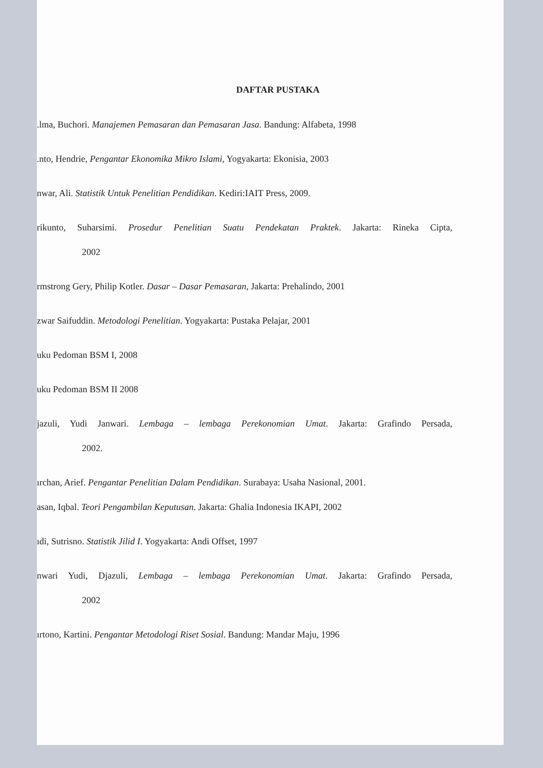DAFTAR PUSTAKA
.lma, Buchori. Manajemen Pemasaran dan Pemasaran Jasa. Bandung: Alfabeta, 1998
.nto, Hendrie, Pengantar Ekonomika Mikro Islami, Yogyakarta: Ekonisia, 2003
nwar, Ali. Statistik Untuk Penelitian Pendidikan. Kediri:IAIT Press, 2009.
rikunto, Suharsimi. Prosedur Penelitian Suatu Pendekatan Praktek. Jakarta: Rineka Cipta,
2002
rmstrong Gery, Philip Kotler. Dasar – Dasar Pemasaran, Jakarta: Prehalindo, 2001
zwar Saifuddin. Metodologi Penelitian. Yogyakarta: Pustaka Pelajar, 2001
uku Pedoman BSM I, 2008
uku Pedoman BSM II 2008
jazuli, Yudi Janwari. Lembaga – lembaga Perekonomian Umat. Jakarta: Grafindo Persada,
2002.
ırchan, Arief. Pengantar Penelitian Dalam Pendidikan. Surabaya: Usaha Nasional, 2001.
asan, Iqbal. Teori Pengambilan Keputusan. Jakarta: Ghalia Indonesia IKAPI, 2002
ıdi, Sutrisno. Statistik Jilid I. Yogyakarta: Andi Offset, 1997
nwari Yudi, Djazuli, Lembaga – lembaga Perekonomian Umat. Jakarta: Grafindo Persada,
2002
ırtono, Kartini. Pengantar Metodologi Riset Sosial. Bandung: Mandar Maju, 1996